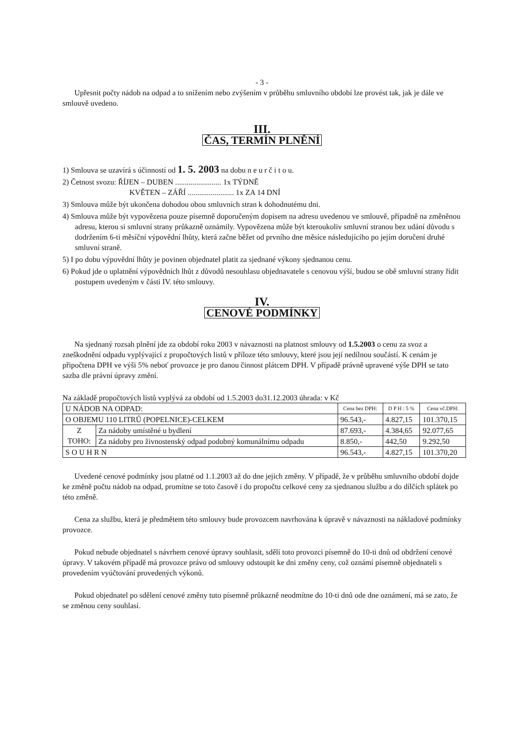- 3 -
Upřesnit počty nádob na odpad a to snížením nebo zvýšením v průběhu smluvního období lze provést tak, jak je dále ve smlouvě uvedeno.
III.
ČAS, TERMÍN PLNĚNÍ
1) Smlouva se uzavírá s účinností od 1. 5. 2003 na dobu n e u r č i t o u.
2) Četnost svozu: ŘÍJEN – DUBEN ........................ 1x TÝDNĚ
KVĚTEN – ZÁŘÍ ........................ 1x ZA 14 DNÍ
3) Smlouva může být ukončena dohodou obou smluvních stran k dohodnutému dni.
4) Smlouva může být vypovězena pouze písemně doporučeným dopisem na adresu uvedenou ve smlouvě, případně na změněnou adresu, kterou si smluvní strany průkazně oznámily. Vypovězena může být kteroukoliv smluvní stranou bez udání důvodu s dodržením 6-ti měsíční výpovědní lhůty, která začne běžet od prvního dne měsíce následujícího po jejím doručení druhé smluvní straně.
5) I po dobu výpovědní lhůty je povinen objednatel platit za sjednané výkony sjednanou cenu.
6) Pokud jde o uplatnění výpovědních lhůt z důvodů nesouhlasu objednavatele s cenovou výší, budou se obě smluvní strany řídit postupem uvedeným v části IV. této smlouvy.
IV.
CENOVÉ PODMÍNKY
Na sjednaný rozsah plnění jde za období roku 2003 v návaznosti na platnost smlouvy od 1.5.2003 o cenu za svoz a zneškodnění odpadu vyplývající z propočtových listů v příloze této smlouvy, které jsou její nedílnou součástí. K cenám je připočtena DPH ve výši 5% neboť provozce je pro danou činnost plátcem DPH. V případě právně upravené výše DPH se tato sazba dle právní úpravy změní.
Na základě propočtových listů vyplývá za období od 1.5.2003 do31.12.2003 úhrada: v Kč
| U NÁDOB NA ODPAD: | | Cena bez DPH: | D P H : 5 % | Cena vč.DPH: |
| O OBJEMU 110 LITRŮ (POPELNICE)-CELKEM | | 96.543,- | 4.827,15 | 101.370,15 |
| Z TOHO: | Za nádoby umístěné u bydlení | 87.693,- | 4.384,65 | 92.077,65 |
| | Za nádoby pro živnostenský odpad podobný komunálnímu odpadu | 8.850,- | 442,50 | 9.292,50 |
| S O U H R N | | 96.543,- | 4.827,15 | 101.370,20 |
Uvedené cenové podmínky jsou platné od 1.1.2003 až do dne jejich změny. V případě, že v průběhu smluvního období dojde ke změně počtu nádob na odpad, promítne se toto časově i do propočtu celkové ceny za sjednanou službu a do dílčích splátek po této změně.
Cena za službu, která je předmětem této smlouvy bude provozcem navrhována k úpravě v návaznosti na nákladové podmínky provozce.
Pokud nebude objednatel s návrhem cenové úpravy souhlasit, sdělí toto provozci písemně do 10-ti dnů od obdržení cenové úpravy. V takovém případě má provozce právo od smlouvy odstoupit ke dni změny ceny, což oznámí písemně objednateli s provedením vyúčtování provedených výkonů.
Pokud objednatel po sdělení cenové změny tuto písemně průkazně neodmítne do 10-ti dnů ode dne oznámení, má se zato, že se změnou ceny souhlasí.